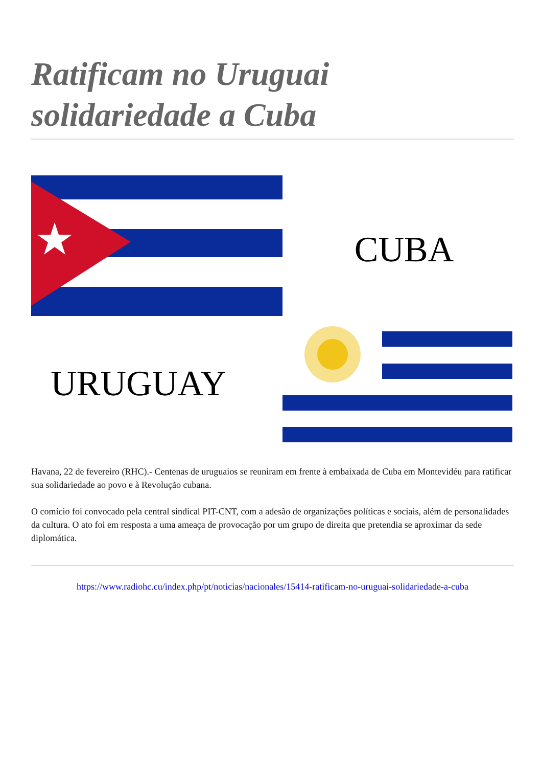Ratificam no Uruguai solidariedade a Cuba
CUBA
URUGUAY
Havana, 22 de fevereiro (RHC).- Centenas de uruguaios se reuniram em frente à embaixada de Cuba em Montevidéu para ratificar sua solidariedade ao povo e à Revolução cubana.
O comício foi convocado pela central sindical PIT-CNT, com a adesão de organizações políticas e sociais, além de personalidades da cultura. O ato foi em resposta a uma ameaça de provocação por um grupo de direita que pretendia se aproximar da sede diplomática.
https://www.radiohc.cu/index.php/pt/noticias/nacionales/15414-ratificam-no-uruguai-solidariedade-a-cuba